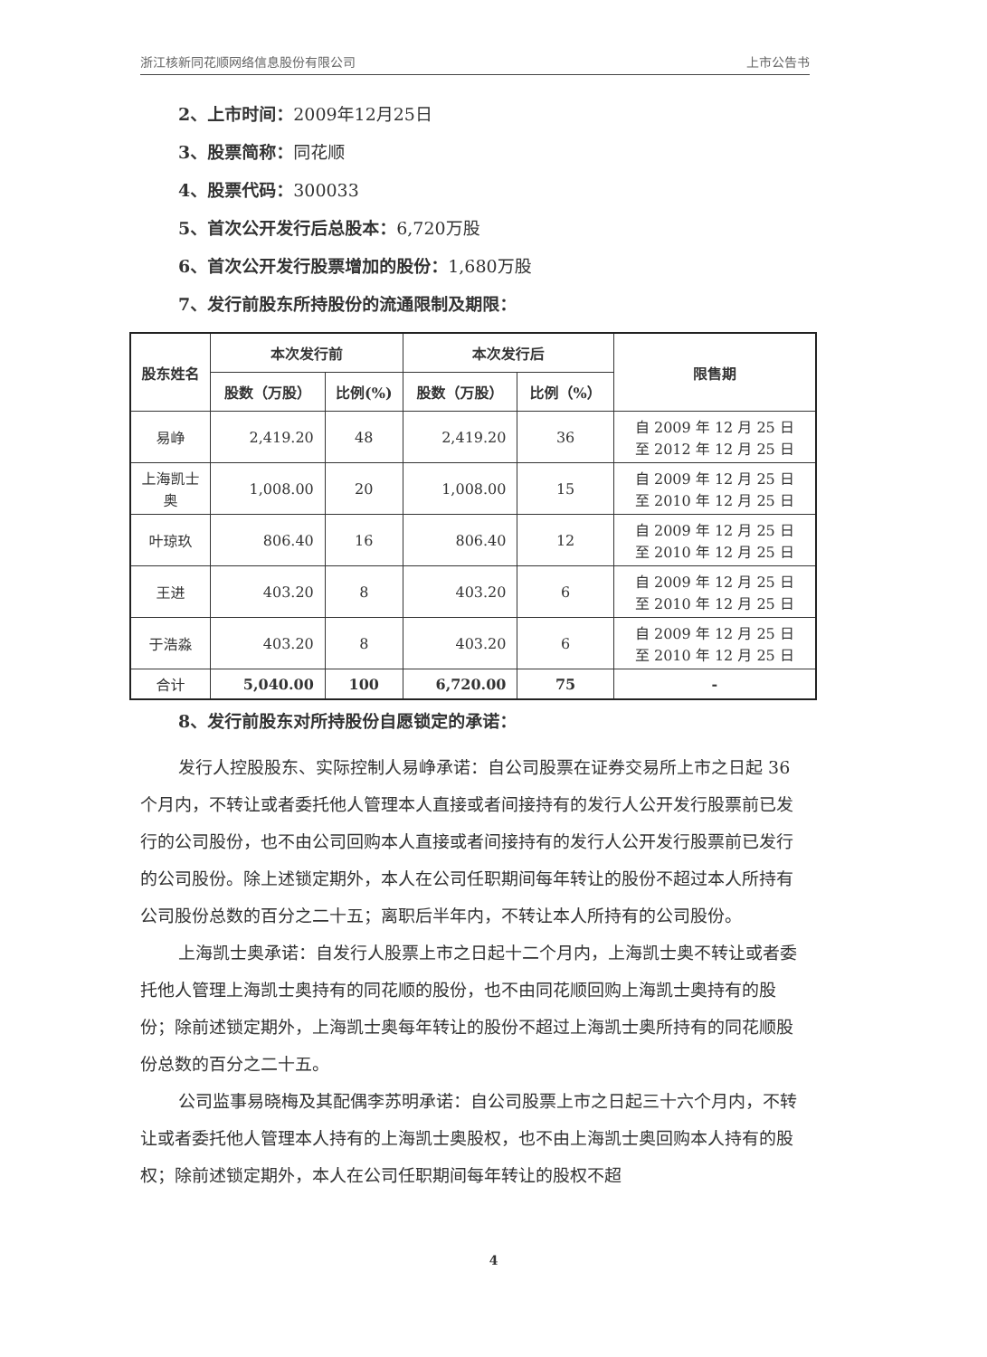浙江核新同花顺网络信息股份有限公司 上市公告书
2、上市时间：2009年12月25日
3、股票简称：同花顺
4、股票代码：300033
5、首次公开发行后总股本：6,720万股
6、首次公开发行股票增加的股份：1,680万股
7、发行前股东所持股份的流通限制及期限：
| 股东姓名 | 本次发行前 | | 本次发行后 | | 限售期 |
| --- | --- | --- | --- | --- | --- |
| | 股数（万股） | 比例(%) | 股数（万股） | 比例（%） | |
| 易峥 | 2,419.20 | 48 | 2,419.20 | 36 | 自 2009 年 12 月 25 日 至 2012 年 12 月 25 日 |
| 上海凯士 奥 | 1,008.00 | 20 | 1,008.00 | 15 | 自 2009 年 12 月 25 日 至 2010 年 12 月 25 日 |
| 叶琼玖 | 806.40 | 16 | 806.40 | 12 | 自 2009 年 12 月 25 日 至 2010 年 12 月 25 日 |
| 王进 | 403.20 | 8 | 403.20 | 6 | 自 2009 年 12 月 25 日 至 2010 年 12 月 25 日 |
| 于浩淼 | 403.20 | 8 | 403.20 | 6 | 自 2009 年 12 月 25 日 至 2010 年 12 月 25 日 |
| 合计 | 5,040.00 | 100 | 6,720.00 | 75 | - |
8、发行前股东对所持股份自愿锁定的承诺：
发行人控股股东、实际控制人易峥承诺：自公司股票在证券交易所上市之日起 36 个月内，不转让或者委托他人管理本人直接或者间接持有的发行人公开发行股票前已发行的公司股份，也不由公司回购本人直接或者间接持有的发行人公开发行股票前已发行的公司股份。除上述锁定期外，本人在公司任职期间每年转让的股份不超过本人所持有公司股份总数的百分之二十五；离职后半年内，不转让本人所持有的公司股份。
上海凯士奥承诺：自发行人股票上市之日起十二个月内，上海凯士奥不转让或者委托他人管理上海凯士奥持有的同花顺的股份，也不由同花顺回购上海凯士奥持有的股份；除前述锁定期外，上海凯士奥每年转让的股份不超过上海凯士奥所持有的同花顺股份总数的百分之二十五。
公司监事易晓梅及其配偶李苏明承诺：自公司股票上市之日起三十六个月内，不转让或者委托他人管理本人持有的上海凯士奥股权，也不由上海凯士奥回购本人持有的股权；除前述锁定期外，本人在公司任职期间每年转让的股权不超
4